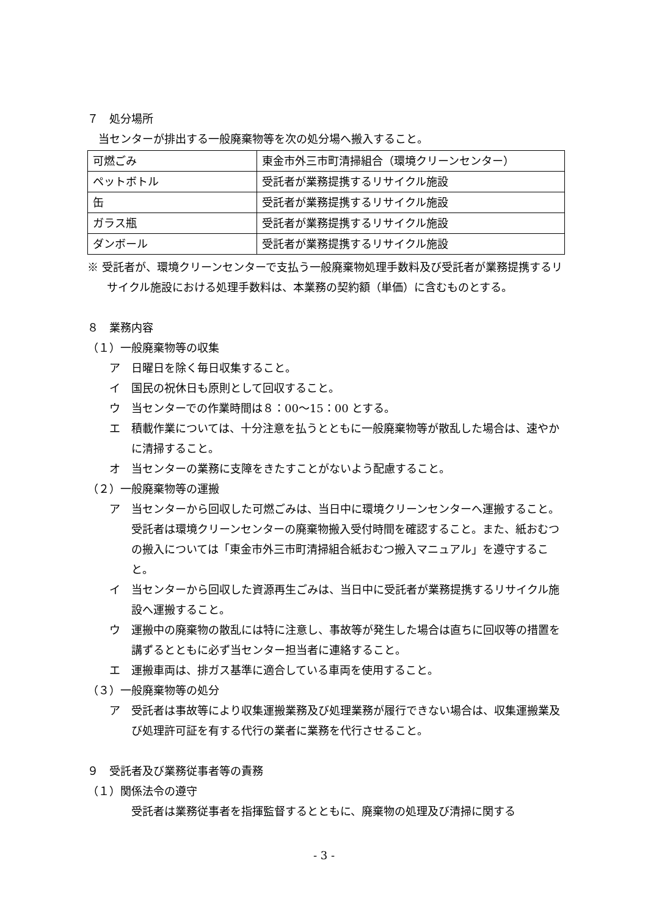７　処分場所
当センターが排出する一般廃棄物等を次の処分場へ搬入すること。
| 可燃ごみ | 東金市外三市町清掃組合（環境クリーンセンター） |
| ペットボトル | 受託者が業務提携するリサイクル施設 |
| 缶 | 受託者が業務提携するリサイクル施設 |
| ガラス瓶 | 受託者が業務提携するリサイクル施設 |
| ダンボール | 受託者が業務提携するリサイクル施設 |
※ 受託者が、環境クリーンセンターで支払う一般廃棄物処理手数料及び受託者が業務提携するリサイクル施設における処理手数料は、本業務の契約額（単価）に含むものとする。
８　業務内容
（１）一般廃棄物等の収集
ア　日曜日を除く毎日収集すること。
イ　国民の祝休日も原則として回収すること。
ウ　当センターでの作業時間は８：00～15：00 とする。
エ　積載作業については、十分注意を払うとともに一般廃棄物等が散乱した場合は、速やかに清掃すること。
オ　当センターの業務に支障をきたすことがないよう配慮すること。
（２）一般廃棄物等の運搬
ア　当センターから回収した可燃ごみは、当日中に環境クリーンセンターへ運搬すること。受託者は環境クリーンセンターの廃棄物搬入受付時間を確認すること。また、紙おむつの搬入については「東金市外三市町清掃組合紙おむつ搬入マニュアル」を遵守すること。
イ　当センターから回収した資源再生ごみは、当日中に受託者が業務提携するリサイクル施設へ運搬すること。
ウ　運搬中の廃棄物の散乱には特に注意し、事故等が発生した場合は直ちに回収等の措置を講ずるとともに必ず当センター担当者に連絡すること。
エ　運搬車両は、排ガス基準に適合している車両を使用すること。
（３）一般廃棄物等の処分
ア　受託者は事故等により収集運搬業務及び処理業務が履行できない場合は、収集運搬業及び処理許可証を有する代行の業者に業務を代行させること。
９　受託者及び業務従事者等の責務
（１）関係法令の遵守
受託者は業務従事者を指揮監督するとともに、廃棄物の処理及び清掃に関する
- 3 -